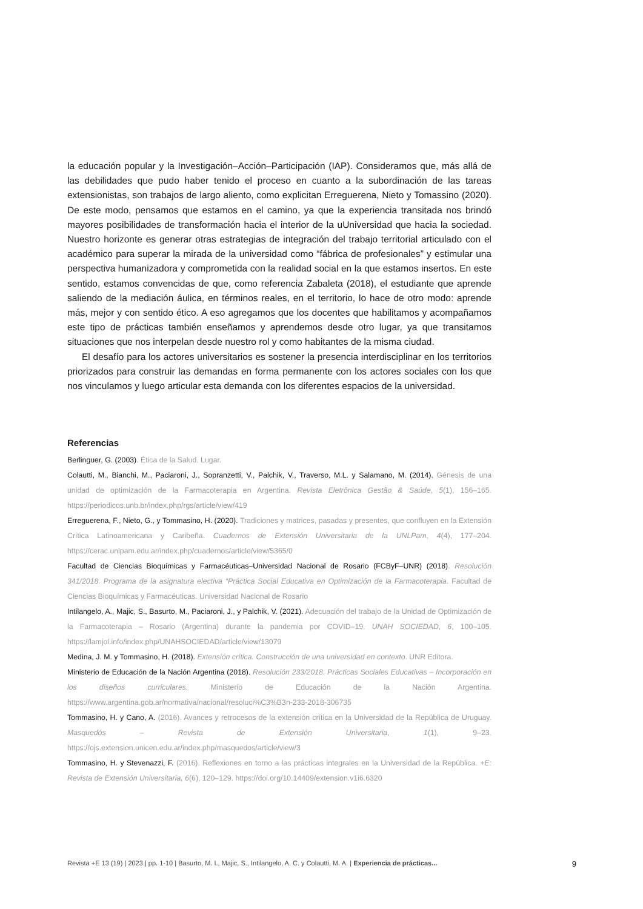la educación popular y la Investigación–Acción–Participación (IAP). Consideramos que, más allá de las debilidades que pudo haber tenido el proceso en cuanto a la subordinación de las tareas extensionistas, son trabajos de largo aliento, como explicitan Erreguerena, Nieto y Tomassino (2020). De este modo, pensamos que estamos en el camino, ya que la experiencia transitada nos brindó mayores posibilidades de transformación hacia el interior de la uUniversidad que hacia la sociedad. Nuestro horizonte es generar otras estrategias de integración del trabajo territorial articulado con el académico para superar la mirada de la universidad como “fábrica de profesionales” y estimular una perspectiva humanizadora y comprometida con la realidad social en la que estamos insertos. En este sentido, estamos convencidas de que, como referencia Zabaleta (2018), el estudiante que aprende saliendo de la mediación áulica, en términos reales, en el territorio, lo hace de otro modo: aprende más, mejor y con sentido ético. A eso agregamos que los docentes que habilitamos y acompañamos este tipo de prácticas también enseñamos y aprendemos desde otro lugar, ya que transitamos situaciones que nos interpelan desde nuestro rol y como habitantes de la misma ciudad.
El desafío para los actores universitarios es sostener la presencia interdisciplinar en los territorios priorizados para construir las demandas en forma permanente con los actores sociales con los que nos vinculamos y luego articular esta demanda con los diferentes espacios de la universidad.
Referencias
Berlinguer, G. (2003). Ética de la Salud. Lugar.
Colautti, M., Bianchi, M., Paciaroni, J., Sopranzetti, V., Palchik, V., Traverso, M.L. y Salamano, M. (2014). Génesis de una unidad de optimización de la Farmacoterapia en Argentina. Revista Eletrônica Gestão & Saúde, 5(1), 156–165. https://periodicos.unb.br/index.php/rgs/article/view/419
Erreguerena, F., Nieto, G., y Tommasino, H. (2020). Tradiciones y matrices, pasadas y presentes, que confluyen en la Extensión Crítica Latinoamericana y Caribeña. Cuadernos de Extensión Universitaria de la UNLPam, 4(4), 177–204. https://cerac.unlpam.edu.ar/index.php/cuadernos/article/view/5365/0
Facultad de Ciencias Bioquímicas y Farmacéuticas–Universidad Nacional de Rosario (FCByF–UNR) (2018). Resolución 341/2018. Programa de la asignatura electiva “Práctica Social Educativa en Optimización de la Farmacoterapia. Facultad de Ciencias Bioquímicas y Farmacéuticas. Universidad Nacional de Rosario
Intilangelo, A., Majic, S., Basurto, M., Paciaroni, J., y Palchik, V. (2021). Adecuación del trabajo de la Unidad de Optimización de la Farmacoterapia – Rosario (Argentina) durante la pandemia por COVID–19. UNAH SOCIEDAD, 6, 100–105. https://lamjol.info/index.php/UNAHSOCIEDAD/article/view/13079
Medina, J. M. y Tommasino, H. (2018). Extensión crítica. Construcción de una universidad en contexto. UNR Editora.
Ministerio de Educación de la Nación Argentina (2018). Resolución 233/2018. Prácticas Sociales Educativas – Incorporación en los diseños curriculares. Ministerio de Educación de la Nación Argentina. https://www.argentina.gob.ar/normativa/nacional/resoluci%C3%B3n-233-2018-306735
Tommasino, H. y Cano, A. (2016). Avances y retrocesos de la extensión crítica en la Universidad de la República de Uruguay. Masquedós – Revista de Extensión Universitaria, 1(1), 9–23. https://ojs.extension.unicen.edu.ar/index.php/masquedos/article/view/3
Tommasino, H. y Stevenazzi, F. (2016). Reflexiones en torno a las prácticas integrales en la Universidad de la República. +E: Revista de Extensión Universitaria, 6(6), 120–129. https://doi.org/10.14409/extension.v1i6.6320
Revista +E 13 (19) | 2023 | pp. 1-10 | Basurto, M. I., Majic, S., Intilangelo, A. C. y Colautti, M. A. | Experiencia de prácticas... 9